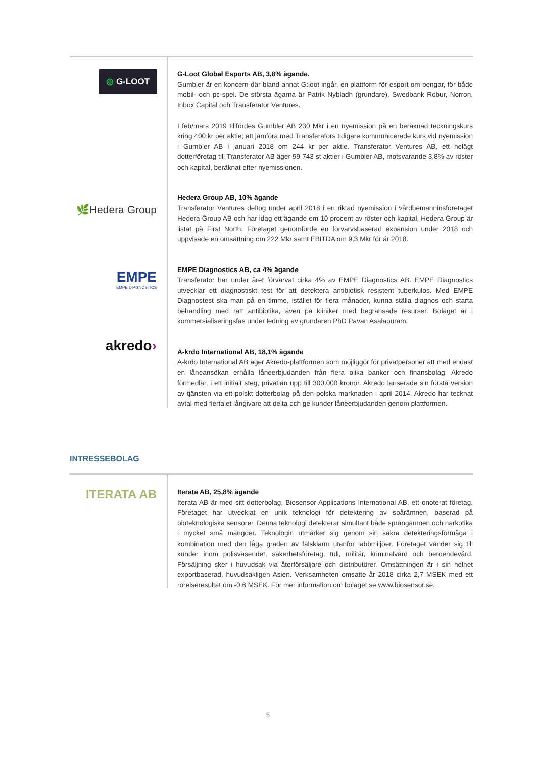◎ G-LOOT
🌿Hedera Group
EMPE
EMPE DIAGNOSTICS
akredo›
G-Loot Global Esports AB, 3,8% ägande.
Gumbler är en koncern där bland annat G:loot ingår, en plattform för esport om pengar, för både mobil- och pc-spel. De största ägarna är Patrik Nybladh (grundare), Swedbank Robur, Norron, Inbox Capital och Transferator Ventures.
I feb/mars 2019 tillfördes Gumbler AB 230 Mkr i en nyemission på en beräknad teckningskurs kring 400 kr per aktie; att jämföra med Transferators tidigare kommunicerade kurs vid nyemission i Gumbler AB i januari 2018 om 244 kr per aktie. Transferator Ventures AB, ett helägt dotterföretag till Transferator AB äger 99 743 st aktier i Gumbler AB, motsvarande 3,8% av röster och kapital, beräknat efter nyemissionen.
Hedera Group AB, 10% ägande
Transferator Ventures deltog under april 2018 i en riktad nyemission i vårdbemanninsföretaget Hedera Group AB och har idag ett ägande om 10 procent av röster och kapital. Hedera Group är listat på First North. Företaget genomförde en förvarvsbaserad expansion under 2018 och uppvisade en omsättning om 222 Mkr samt EBITDA om 9,3 Mkr för år 2018.
EMPE Diagnostics AB, ca 4% ägande
Transferator har under året förvärvat cirka 4% av EMPE Diagnostics AB. EMPE Diagnostics utvecklar ett diagnostiskt test för att detektera antibiotisk resistent tuberkulos. Med EMPE Diagnostest ska man på en timme, istället för flera månader, kunna ställa diagnos och starta behandling med rätt antibiotika, även på kliniker med begränsade resurser. Bolaget är i kommersialiseringsfas under ledning av grundaren PhD Pavan Asalapuram.
A-krdo International AB, 18,1% ägande
A-krdo International AB äger Akredo-plattformen som möjliggör för privatpersoner att med endast en låneansökan erhålla låneerbjudanden från flera olika banker och finansbolag. Akredo förmedlar, i ett initialt steg, privatlån upp till 300.000 kronor. Akredo lanserade sin första version av tjänsten via ett polskt dotterbolag på den polska marknaden i april 2014. Akredo har tecknat avtal med flertalet långivare att delta och ge kunder låneerbjudanden genom plattformen.
INTRESSEBOLAG
ITERATA AB
Iterata AB, 25,8% ägande
Iterata AB är med sitt dotterbolag, Biosensor Applications International AB, ett onoterat företag. Företaget har utvecklat en unik teknologi för detektering av spårämnen, baserad på bioteknologiska sensorer. Denna teknologi detekterar simultant både sprängämnen och narkotika i mycket små mängder. Teknologin utmärker sig genom sin säkra detekteringsförmåga i kombination med den låga graden av falsklarm utanför labbmiljöer. Företaget vänder sig till kunder inom polisväsendet, säkerhetsföretag, tull, militär, kriminalvård och beroendevård. Försäljning sker i huvudsak via återförsäljare och distributörer. Omsättningen är i sin helhet exportbaserad, huvudsakligen Asien. Verksamheten omsatte år 2018 cirka 2,7 MSEK med ett rörelseresultat om -0,6 MSEK. För mer information om bolaget se www.biosensor.se.
5